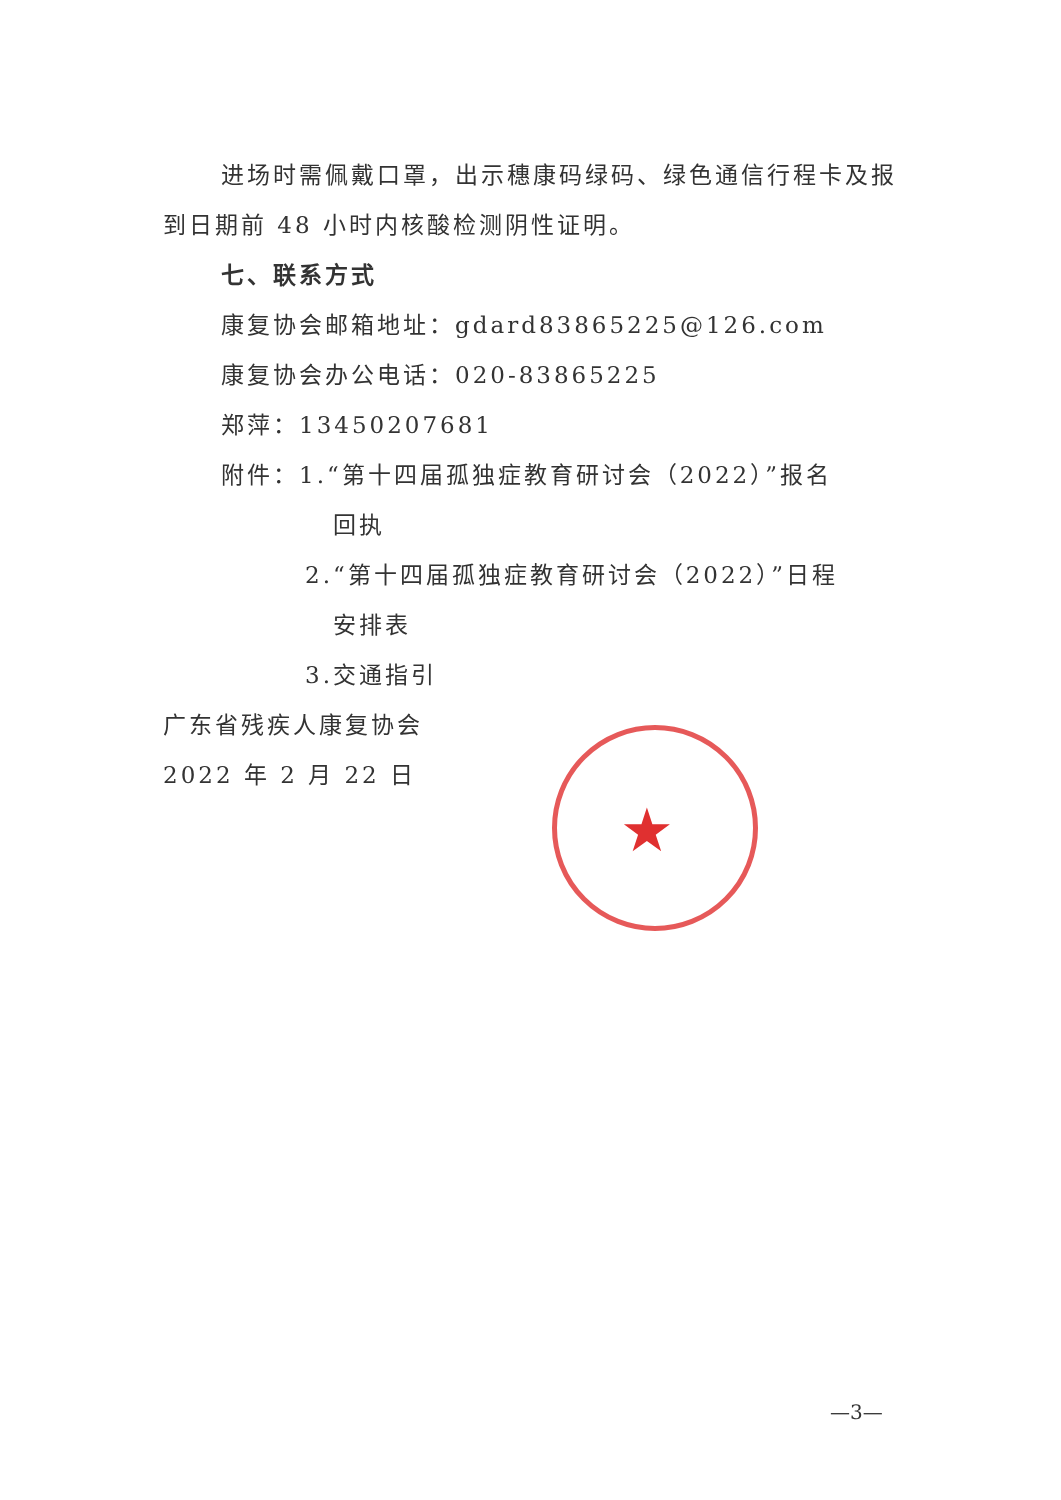★
进场时需佩戴口罩，出示穗康码绿码、绿色通信行程卡及报到日期前 48 小时内核酸检测阴性证明。
七、联系方式
康复协会邮箱地址：gdard83865225@126.com
康复协会办公电话：020-83865225
郑萍：13450207681
附件：1.“第十四届孤独症教育研讨会（2022）”报名
回执
2.“第十四届孤独症教育研讨会（2022）”日程
安排表
3.交通指引
广东省残疾人康复协会
2022 年 2 月 22 日
—3—